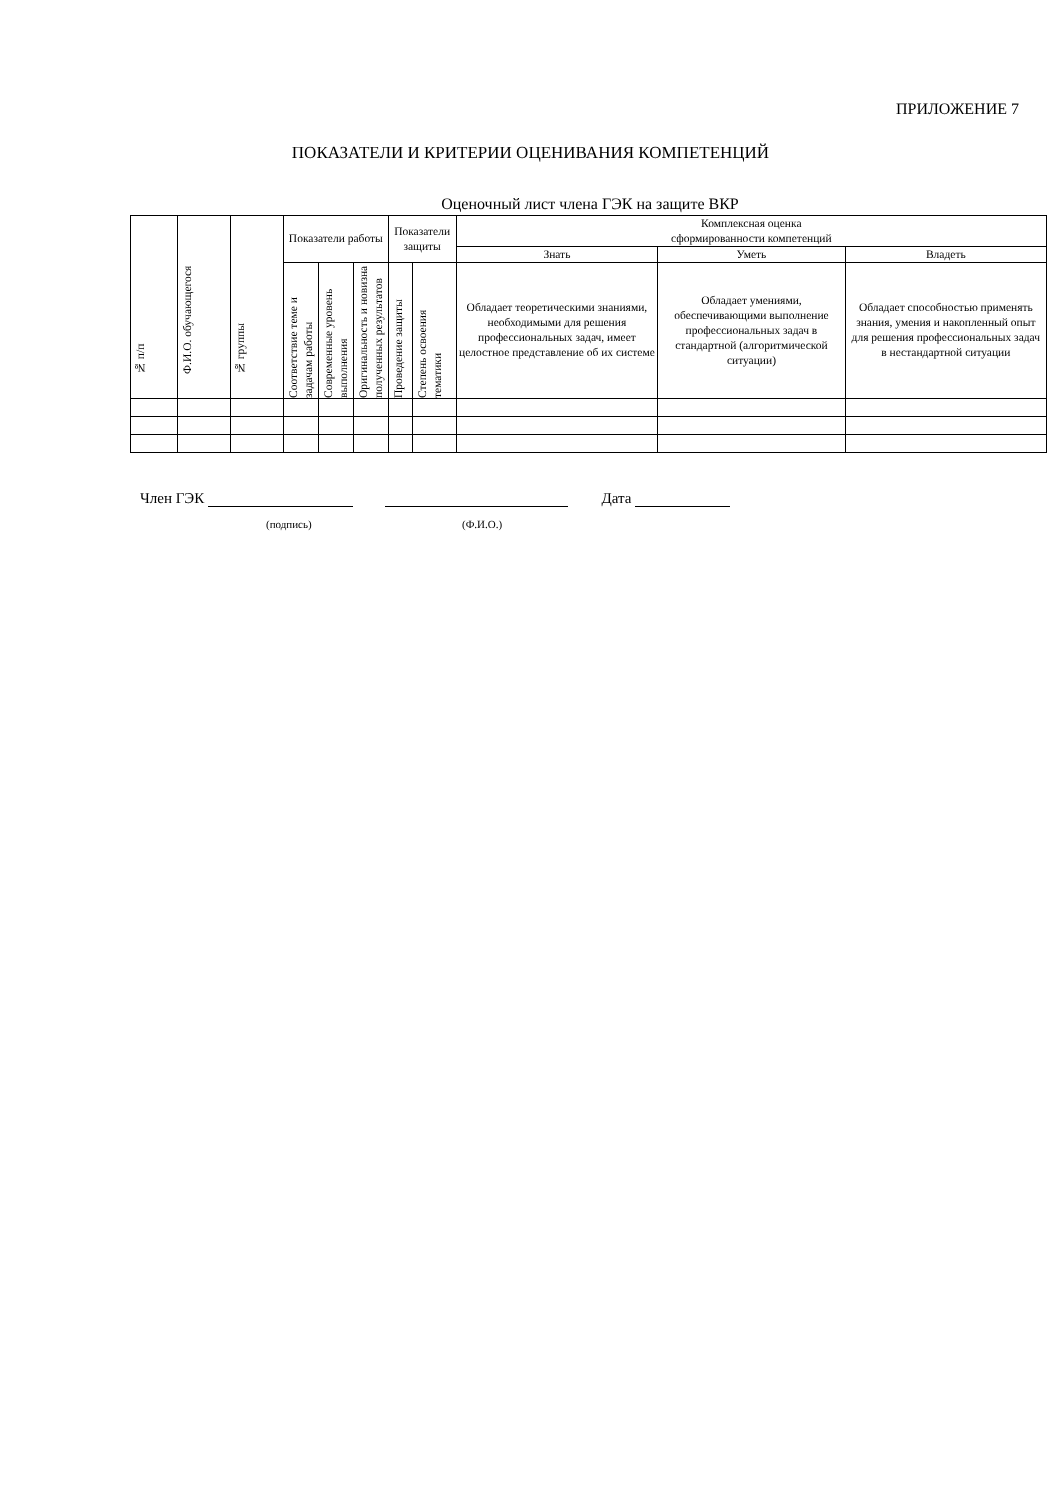ПРИЛОЖЕНИЕ 7
ПОКАЗАТЕЛИ И КРИТЕРИИ ОЦЕНИВАНИЯ КОМПЕТЕНЦИЙ
Оценочный лист члена ГЭК на защите ВКР
| № п/п | Ф.И.О. обучающегося | № группы | Показатели работы | | | Показатели защиты | | Комплексная оценка сформированности компетенций | | |
| --- | --- | --- | --- | --- | --- | --- | --- | --- | --- | --- |
| | | | | | | | | Знать | Уметь | Владеть |
| | | | Соответствие теме и задачам работы | Современные уровень выполнения | Оригинальность и новизна полученных результатов | Проведение защиты | Степень освоения тематики | Обладает теоретическими знаниями, необходимыми для решения профессиональных задач, имеет целостное представление об их системе | Обладает умениями, обеспечивающими выполнение профессиональных задач в стандартной (алгоритмической ситуации) | Обладает способностью применять знания, умения и накопленный опыт для решения профессиональных задач в нестандартной ситуации |
Член ГЭК Дата
(подпись) (Ф.И.О.)